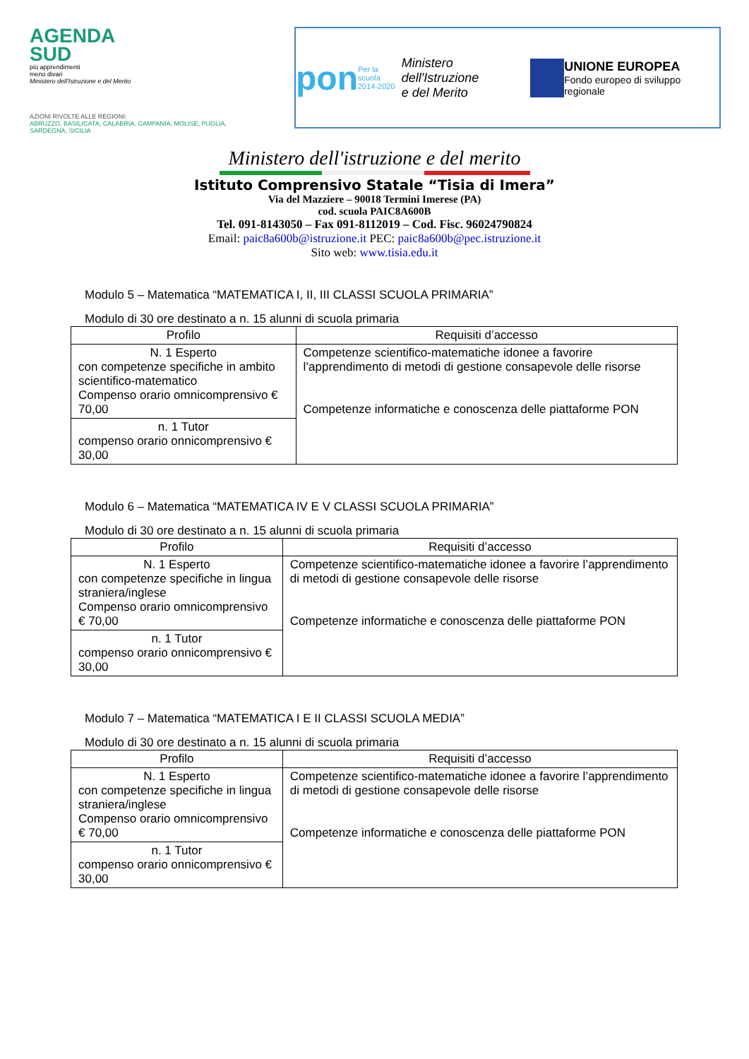AGENDA
SUD
più apprendimenti
meno divari
Ministero dell'Istruzione e del Merito
AZIONI RIVOLTE ALLE REGIONI:
ABRUZZO, BASILICATA, CALABRIA, CAMPANIA, MOLISE, PUGLIA, SARDEGNA, SICILIA
pon
Per la scuola
2014-2020
Ministero dell'Istruzione
e del Merito
UNIONE EUROPEA
Fondo europeo di sviluppo regionale
Ministero dell'istruzione e del merito
Istituto Comprensivo Statale “Tisia di Imera”
Via del Mazziere – 90018 Termini Imerese (PA)
cod. scuola PAIC8A600B
Tel. 091-8143050 – Fax 091-8112019 – Cod. Fisc. 96024790824
Email: paic8a600b@istruzione.it PEC: paic8a600b@pec.istruzione.it
Sito web: www.tisia.edu.it
Modulo 5 – Matematica “MATEMATICA I, II, III CLASSI SCUOLA PRIMARIA”
Modulo di 30 ore destinato a n. 15 alunni di scuola primaria
| Profilo | Requisiti d’accesso |
| --- | --- |
| N. 1 Esperto con competenze specifiche in ambito scientifico-matematico Compenso orario omnicomprensivo € 70,00 | Competenze scientifico-matematiche idonee a favorire l’apprendimento di metodi di gestione consapevole delle risorse Competenze informatiche e conoscenza delle piattaforme PON |
| n. 1 Tutor compenso orario onnicomprensivo € 30,00 | |
Modulo 6 – Matematica “MATEMATICA IV E V CLASSI SCUOLA PRIMARIA”
Modulo di 30 ore destinato a n. 15 alunni di scuola primaria
| Profilo | Requisiti d’accesso |
| --- | --- |
| N. 1 Esperto con competenze specifiche in lingua straniera/inglese Compenso orario omnicomprensivo € 70,00 | Competenze scientifico-matematiche idonee a favorire l’apprendimento di metodi di gestione consapevole delle risorse Competenze informatiche e conoscenza delle piattaforme PON |
| n. 1 Tutor compenso orario onnicomprensivo € 30,00 | |
Modulo 7 – Matematica “MATEMATICA I E II CLASSI SCUOLA MEDIA”
Modulo di 30 ore destinato a n. 15 alunni di scuola primaria
| Profilo | Requisiti d’accesso |
| --- | --- |
| N. 1 Esperto con competenze specifiche in lingua straniera/inglese Compenso orario omnicomprensivo € 70,00 | Competenze scientifico-matematiche idonee a favorire l’apprendimento di metodi di gestione consapevole delle risorse Competenze informatiche e conoscenza delle piattaforme PON |
| n. 1 Tutor compenso orario onnicomprensivo € 30,00 | |